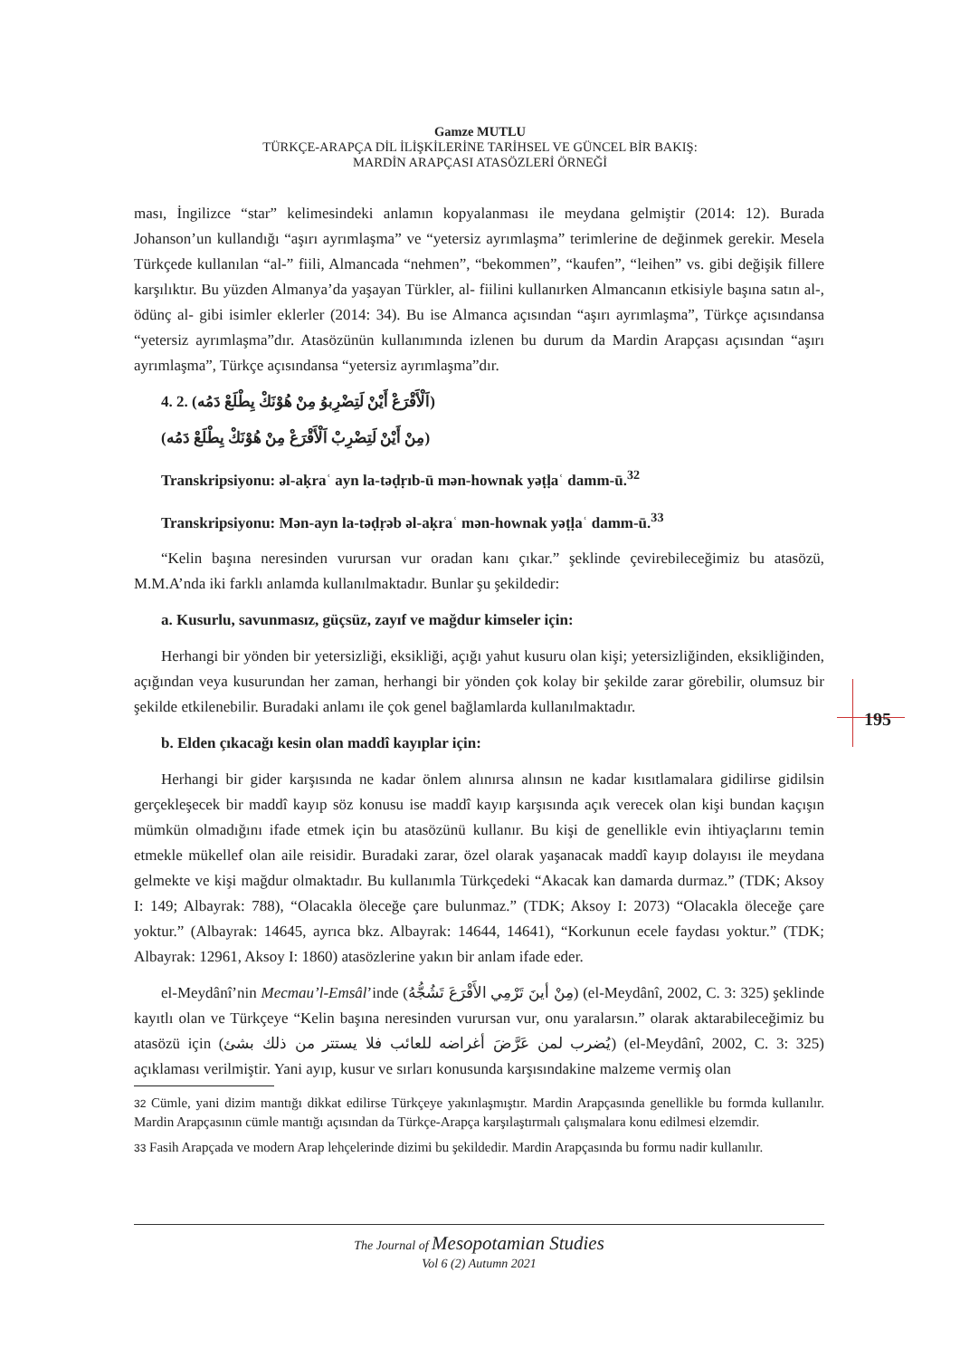Gamze MUTLU
TÜRKÇE-ARAPÇA DİL İLİŞKİLERİNE TARİHSEL VE GÜNCEL BİR BAKIŞ:
MARDİN ARAPÇASI ATASÖZLERİ ÖRNEĞİ
195
ması, İngilizce “star” kelimesindeki anlamın kopyalanması ile meydana gelmiştir (2014: 12). Burada Johanson’un kullandığı “aşırı ayrımlaşma” ve “yetersiz ayrımlaşma” terimlerine de değinmek gerekir. Mesela Türkçede kullanılan “al-” fiili, Almancada “nehmen”, “bekommen”, “kaufen”, “leihen” vs. gibi değişik fillere karşılıktır. Bu yüzden Almanya’da yaşayan Türkler, al- fiilini kullanırken Almancanın etkisiyle başına satın al-, ödünç al- gibi isimler eklerler (2014: 34). Bu ise Almanca açısından “aşırı ayrımlaşma”, Türkçe açısındansa “yetersiz ayrımlaşma”dır. Atasözünün kullanımında izlenen bu durum da Mardin Arapçası açısından “aşırı ayrımlaşma”, Türkçe açısındansa “yetersiz ayrımlaşma”dır.
4. 2. (اَلْأَقْرَعْ أَيْنْ لَتِضْرِبوُ مِنْ هُوْنَكْ يِطْلَعْ دَمُه)
(مِنْ أَيْنْ لَتِضْرِبْ اَلْأَقْرَعْ مِنْ هُوْنَكْ يِطْلَعْ دَمُه)
Transkripsiyonu: əl-aḳraʿ ayn la-təḍṛıb-ū mən-hownak yəṭḷaʿ damm-ū.<sup>32</sup>
Transkripsiyonu: Mən-ayn la-təḍṛəb əl-aḳraʿ mən-hownak yəṭḷaʿ damm-ū.<sup>33</sup>
“Kelin başına neresinden vurursan vur oradan kanı çıkar.” şeklinde çevirebileceğimiz bu atasözü, M.M.A’nda iki farklı anlamda kullanılmaktadır. Bunlar şu şekildedir:
a. Kusurlu, savunmasız, güçsüz, zayıf ve mağdur kimseler için:
Herhangi bir yönden bir yetersizliği, eksikliği, açığı yahut kusuru olan kişi; yetersizliğinden, eksikliğinden, açığından veya kusurundan her zaman, herhangi bir yönden çok kolay bir şekilde zarar görebilir, olumsuz bir şekilde etkilenebilir. Buradaki anlamı ile çok genel bağlamlarda kullanılmaktadır.
b. Elden çıkacağı kesin olan maddî kayıplar için:
Herhangi bir gider karşısında ne kadar önlem alınırsa alınsın ne kadar kısıtlamalara gidilirse gidilsin gerçekleşecek bir maddî kayıp söz konusu ise maddî kayıp karşısında açık verecek olan kişi bundan kaçışın mümkün olmadığını ifade etmek için bu atasözünü kullanır. Bu kişi de genellikle evin ihtiyaçlarını temin etmekle mükellef olan aile reisidir. Buradaki zarar, özel olarak yaşanacak maddî kayıp dolayısı ile meydana gelmekte ve kişi mağdur olmaktadır. Bu kullanımla Türkçedeki “Akacak kan damarda durmaz.” (TDK; Aksoy I: 149; Albayrak: 788), “Olacakla öleceğe çare bulunmaz.” (TDK; Aksoy I: 2073) “Olacakla öleceğe çare yoktur.” (Albayrak: 14645, ayrıca bkz. Albayrak: 14644, 14641), “Korkunun ecele faydası yoktur.” (TDK; Albayrak: 12961, Aksoy I: 1860) atasözlerine yakın bir anlam ifade eder.
el-Meydânî’nin Mecmau’l-Emsâl’inde (مِنْ أينَ تَرْمِي الأَقْرَعَ تَشُجُّهُ) (el-Meydânî, 2002, C. 3: 325) şeklinde kayıtlı olan ve Türkçeye “Kelin başına neresinden vurursan vur, onu yaralarsın.” olarak aktarabileceğimiz bu atasözü için (يُضرب لمن عَرَّضَ أغراضه للعائب فلا يستتر من ذلك بشئ) (el-Meydânî, 2002, C. 3: 325) açıklaması verilmiştir. Yani ayıp, kusur ve sırları konusunda karşısındakine malzeme vermiş olan
32 Cümle, yani dizim mantığı dikkat edilirse Türkçeye yakınlaşmıştır. Mardin Arapçasında genellikle bu formda kullanılır. Mardin Arapçasının cümle mantığı açısından da Türkçe-Arapça karşılaştırmalı çalışmalara konu edilmesi elzemdir.
33 Fasih Arapçada ve modern Arap lehçelerinde dizimi bu şekildedir. Mardin Arapçasında bu formu nadir kullanılır.
The Journal of Mesopotamian Studies
Vol 6 (2) Autumn 2021